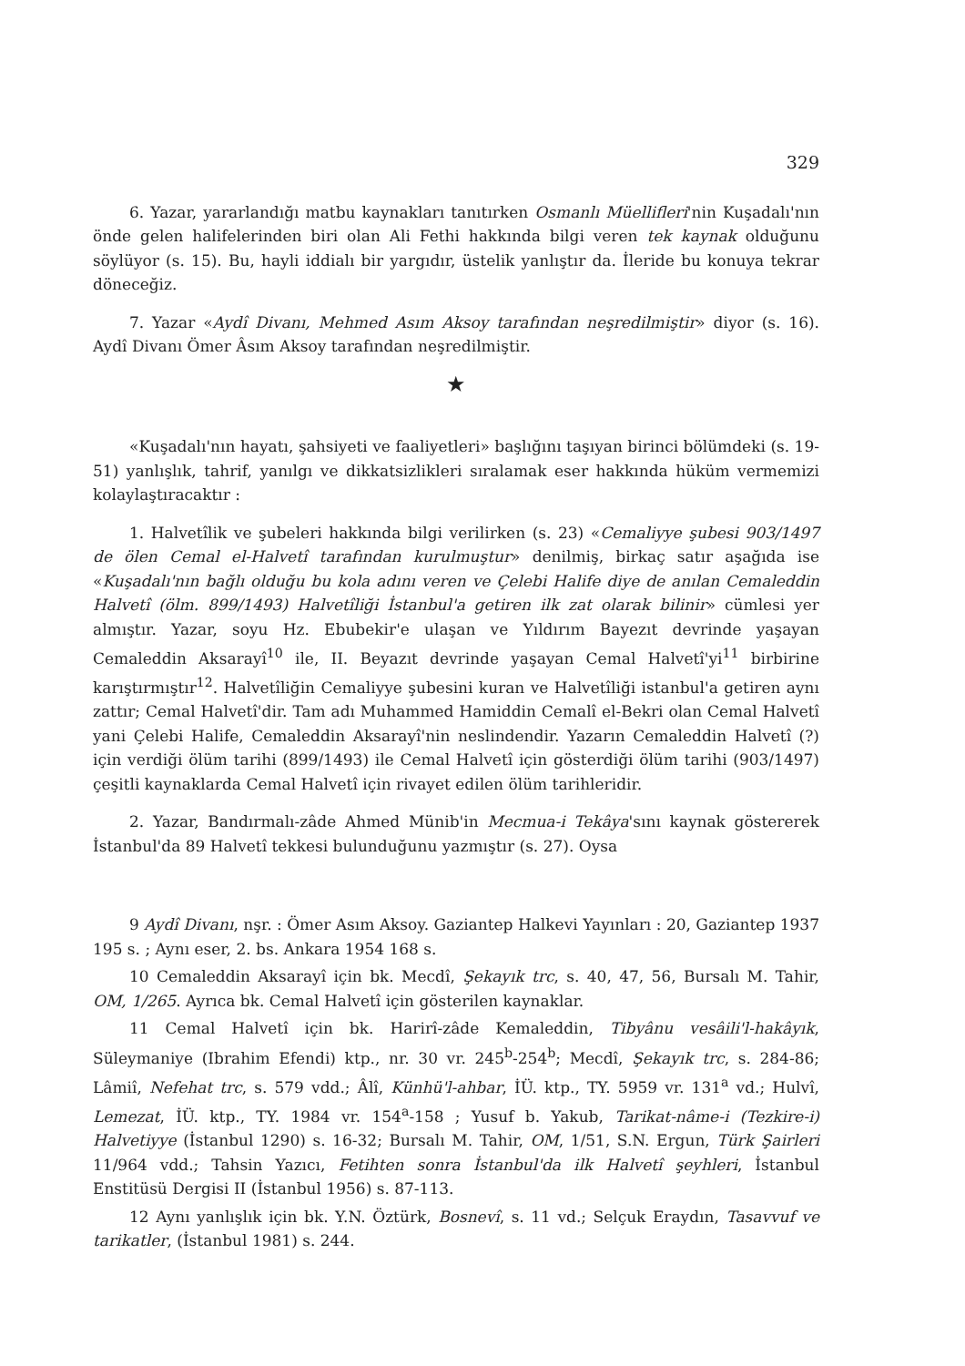329
6. Yazar, yararlandığı matbu kaynakları tanıtırken Osmanlı Müellifleri'nin Kuşadalı'nın önde gelen halifelerinden biri olan Ali Fethi hakkında bilgi veren tek kaynak olduğunu söylüyor (s. 15). Bu, hayli iddialı bir yargıdır, üstelik yanlıştır da. İleride bu konuya tekrar döneceğiz.
7. Yazar «Aydî Divanı, Mehmed Asım Aksoy tarafından neşredilmiştir» diyor (s. 16). Aydî Divanı Ömer Âsım Aksoy tarafından neşredilmiştir.
★
«Kuşadalı'nın hayatı, şahsiyeti ve faaliyetleri» başlığını taşıyan birinci bölümdeki (s. 19-51) yanlışlık, tahrif, yanılgı ve dikkatsizlikleri sıralamak eser hakkında hüküm vermemizi kolaylaştıracaktır :
1. Halvetîlik ve şubeleri hakkında bilgi verilirken (s. 23) «Cemaliyye şubesi 903/1497 de ölen Cemal el-Halvetî tarafından kurulmuştur» denilmiş, birkaç satır aşağıda ise «Kuşadalı'nın bağlı olduğu bu kola adını veren ve Çelebi Halife diye de anılan Cemaleddin Halvetî (ölm. 899/1493) Halvetîliği İstanbul'a getiren ilk zat olarak bilinir» cümlesi yer almıştır. Yazar, soyu Hz. Ebubekir'e ulaşan ve Yıldırım Bayezıt devrinde yaşayan Cemaleddin Aksarayî<sup>10</sup> ile, II. Beyazıt devrinde yaşayan Cemal Halvetî'yi<sup>11</sup> birbirine karıştırmıştır<sup>12</sup>. Halvetîliğin Cemaliyye şubesini kuran ve Halvetîliği istanbul'a getiren aynı zattır; Cemal Halvetî'dir. Tam adı Muhammed Hamiddin Cemalî el-Bekri olan Cemal Halvetî yani Çelebi Halife, Cemaleddin Aksarayî'nin neslindendir. Yazarın Cemaleddin Halvetî (?) için verdiği ölüm tarihi (899/1493) ile Cemal Halvetî için gösterdiği ölüm tarihi (903/1497) çeşitli kaynaklarda Cemal Halvetî için rivayet edilen ölüm tarihleridir.
2. Yazar, Bandırmalı-zâde Ahmed Münib'in Mecmua-i Tekâya'sını kaynak göstererek İstanbul'da 89 Halvetî tekkesi bulunduğunu yazmıştır (s. 27). Oysa
9 Aydî Divanı, nşr. : Ömer Asım Aksoy. Gaziantep Halkevi Yayınları : 20, Gaziantep 1937 195 s. ; Aynı eser, 2. bs. Ankara 1954 168 s.
10 Cemaleddin Aksarayî için bk. Mecdî, Şekayık trc, s. 40, 47, 56, Bursalı M. Tahir, OM, 1/265. Ayrıca bk. Cemal Halvetî için gösterilen kaynaklar.
11 Cemal Halvetî için bk. Harirî-zâde Kemaleddin, Tibyânu vesâili'l-hakâyık, Süleymaniye (Ibrahim Efendi) ktp., nr. 30 vr. 245<sup>b</sup>-254<sup>b</sup>; Mecdî, Şekayık trc, s. 284-86; Lâmiî, Nefehat trc, s. 579 vdd.; Âlî, Künhü'l-ahbar, İÜ. ktp., TY. 5959 vr. 131<sup>a</sup> vd.; Hulvî, Lemezat, İÜ. ktp., TY. 1984 vr. 154<sup>a</sup>-158 ; Yusuf b. Yakub, Tarikat-nâme-i (Tezkire-i) Halvetiyye (İstanbul 1290) s. 16-32; Bursalı M. Tahir, OM, 1/51, S.N. Ergun, Türk Şairleri 11/964 vdd.; Tahsin Yazıcı, Fetihten sonra İstanbul'da ilk Halvetî şeyhleri, İstanbul Enstitüsü Dergisi II (İstanbul 1956) s. 87-113.
12 Aynı yanlışlık için bk. Y.N. Öztürk, Bosnevî, s. 11 vd.; Selçuk Eraydın, Tasavvuf ve tarikatler, (İstanbul 1981) s. 244.